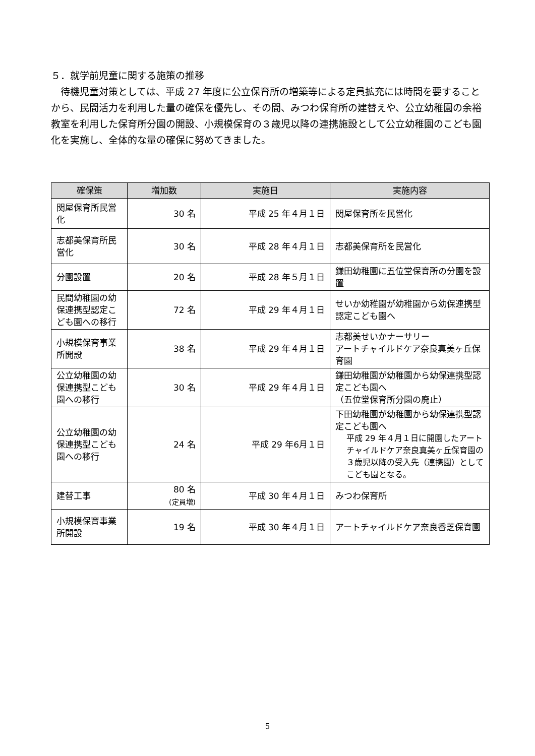５．就学前児童に関する施策の推移
待機児童対策としては、平成 27 年度に公立保育所の増築等による定員拡充には時間を要することから、民間活力を利用した量の確保を優先し、その間、みつわ保育所の建替えや、公立幼稚園の余裕教室を利用した保育所分園の開設、小規模保育の３歳児以降の連携施設として公立幼稚園のこども園化を実施し、全体的な量の確保に努めてきました。
| 確保策 | 増加数 | 実施日 | 実施内容 |
| --- | --- | --- | --- |
| 関屋保育所民営化 | 30 名 | 平成 25 年４月１日 | 関屋保育所を民営化 |
| 志都美保育所民営化 | 30 名 | 平成 28 年４月１日 | 志都美保育所を民営化 |
| 分園設置 | 20 名 | 平成 28 年５月１日 | 鎌田幼稚園に五位堂保育所の分園を設置 |
| 民間幼稚園の幼保連携型認定こども園への移行 | 72 名 | 平成 29 年４月１日 | せいか幼稚園が幼稚園から幼保連携型認定こども園へ |
| 小規模保育事業所開設 | 38 名 | 平成 29 年４月１日 | 志都美せいかナーサリー アートチャイルドケア奈良真美ヶ丘保育園 |
| 公立幼稚園の幼保連携型こども園への移行 | 30 名 | 平成 29 年４月１日 | 鎌田幼稚園が幼稚園から幼保連携型認定こども園へ （五位堂保育所分園の廃止） |
| 公立幼稚園の幼保連携型こども園への移行 | 24 名 | 平成 29 年6月１日 | 下田幼稚園が幼稚園から幼保連携型認定こども園へ 平成 29 年４月１日に開園したアートチャイルドケア奈良真美ヶ丘保育園の３歳児以降の受入先（連携園）としてこども園となる。 |
| 建替工事 | 80 名 (定員増) | 平成 30 年４月１日 | みつわ保育所 |
| 小規模保育事業所開設 | 19 名 | 平成 30 年４月１日 | アートチャイルドケア奈良香芝保育園 |
5